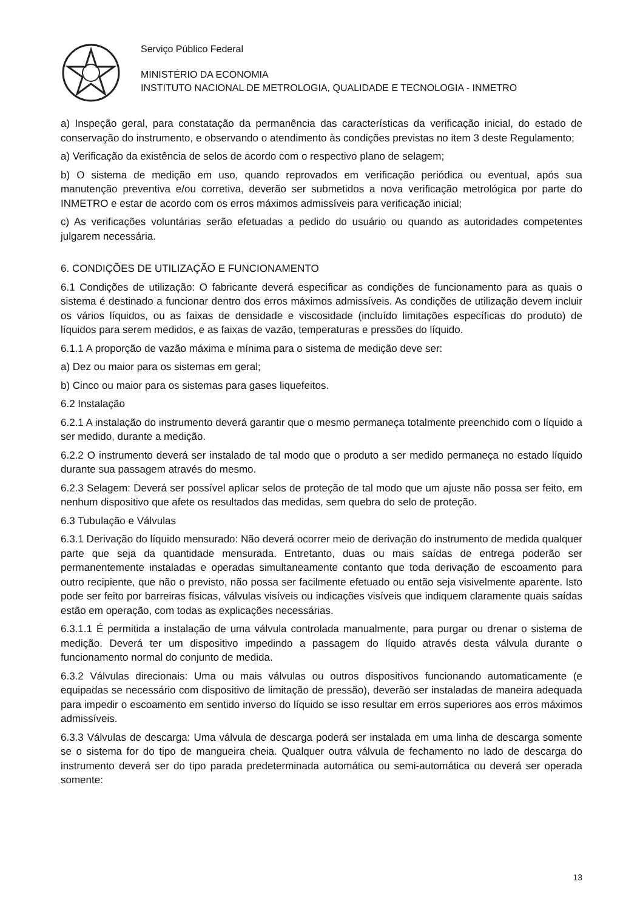Serviço Público Federal
MINISTÉRIO DA ECONOMIA
INSTITUTO NACIONAL DE METROLOGIA, QUALIDADE E TECNOLOGIA - INMETRO
a) Inspeção geral, para constatação da permanência das características da verificação inicial, do estado de conservação do instrumento, e observando o atendimento às condições previstas no item 3 deste Regulamento;
a) Verificação da existência de selos de acordo com o respectivo plano de selagem;
b) O sistema de medição em uso, quando reprovados em verificação periódica ou eventual, após sua manutenção preventiva e/ou corretiva, deverão ser submetidos a nova verificação metrológica por parte do INMETRO e estar de acordo com os erros máximos admissíveis para verificação inicial;
c) As verificações voluntárias serão efetuadas a pedido do usuário ou quando as autoridades competentes julgarem necessária.
6. CONDIÇÕES DE UTILIZAÇÃO E FUNCIONAMENTO
6.1 Condições de utilização: O fabricante deverá especificar as condições de funcionamento para as quais o sistema é destinado a funcionar dentro dos erros máximos admissíveis. As condições de utilização devem incluir os vários líquidos, ou as faixas de densidade e viscosidade (incluído limitações específicas do produto) de líquidos para serem medidos, e as faixas de vazão, temperaturas e pressões do líquido.
6.1.1 A proporção de vazão máxima e mínima para o sistema de medição deve ser:
a) Dez ou maior para os sistemas em geral;
b) Cinco ou maior para os sistemas para gases liquefeitos.
6.2 Instalação
6.2.1 A instalação do instrumento deverá garantir que o mesmo permaneça totalmente preenchido com o líquido a ser medido, durante a medição.
6.2.2 O instrumento deverá ser instalado de tal modo que o produto a ser medido permaneça no estado líquido durante sua passagem através do mesmo.
6.2.3 Selagem: Deverá ser possível aplicar selos de proteção de tal modo que um ajuste não possa ser feito, em nenhum dispositivo que afete os resultados das medidas, sem quebra do selo de proteção.
6.3 Tubulação e Válvulas
6.3.1 Derivação do líquido mensurado: Não deverá ocorrer meio de derivação do instrumento de medida qualquer parte que seja da quantidade mensurada. Entretanto, duas ou mais saídas de entrega poderão ser permanentemente instaladas e operadas simultaneamente contanto que toda derivação de escoamento para outro recipiente, que não o previsto, não possa ser facilmente efetuado ou então seja visivelmente aparente. Isto pode ser feito por barreiras físicas, válvulas visíveis ou indicações visíveis que indiquem claramente quais saídas estão em operação, com todas as explicações necessárias.
6.3.1.1 É permitida a instalação de uma válvula controlada manualmente, para purgar ou drenar o sistema de medição. Deverá ter um dispositivo impedindo a passagem do líquido através desta válvula durante o funcionamento normal do conjunto de medida.
6.3.2 Válvulas direcionais: Uma ou mais válvulas ou outros dispositivos funcionando automaticamente (e equipadas se necessário com dispositivo de limitação de pressão), deverão ser instaladas de maneira adequada para impedir o escoamento em sentido inverso do líquido se isso resultar em erros superiores aos erros máximos admissíveis.
6.3.3 Válvulas de descarga: Uma válvula de descarga poderá ser instalada em uma linha de descarga somente se o sistema for do tipo de mangueira cheia. Qualquer outra válvula de fechamento no lado de descarga do instrumento deverá ser do tipo parada predeterminada automática ou semi-automática ou deverá ser operada somente:
13